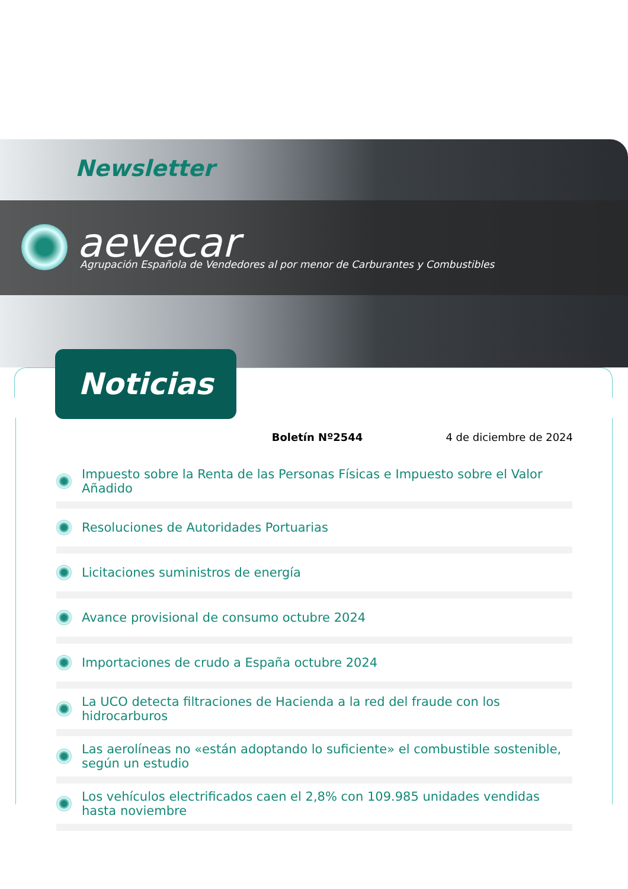Newsletter
aevecar
Agrupación Española de Vendedores al por menor de Carburantes y Combustibles
Noticias
Boletín Nº2544 4 de diciembre de 2024
Impuesto sobre la Renta de las Personas Físicas e Impuesto sobre el Valor Añadido
Resoluciones de Autoridades Portuarias
Licitaciones suministros de energía
Avance provisional de consumo octubre 2024
Importaciones de crudo a España octubre 2024
La UCO detecta filtraciones de Hacienda a la red del fraude con los hidrocarburos
Las aerolíneas no «están adoptando lo suficiente» el combustible sostenible, según un estudio
Los vehículos electrificados caen el 2,8% con 109.985 unidades vendidas hasta noviembre